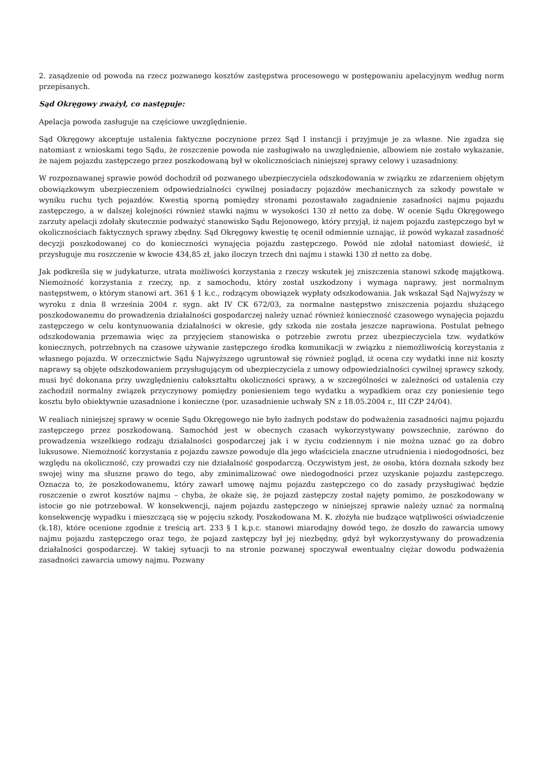2. zasądzenie od powoda na rzecz pozwanego kosztów zastępstwa procesowego w postępowaniu apelacyjnym według norm przepisanych.
Sąd Okręgowy zważył, co następuje:
Apelacja powoda zasługuje na częściowe uwzględnienie.
Sąd Okręgowy akceptuje ustalenia faktyczne poczynione przez Sąd I instancji i przyjmuje je za własne. Nie zgadza się natomiast z wnioskami tego Sądu, że roszczenie powoda nie zasługiwało na uwzględnienie, albowiem nie zostało wykazanie, że najem pojazdu zastępczego przez poszkodowaną był w okolicznościach niniejszej sprawy celowy i uzasadniony.
W rozpoznawanej sprawie powód dochodził od pozwanego ubezpieczyciela odszkodowania w związku ze zdarzeniem objętym obowiązkowym ubezpieczeniem odpowiedzialności cywilnej posiadaczy pojazdów mechanicznych za szkody powstałe w wyniku ruchu tych pojazdów. Kwestią sporną pomiędzy stronami pozostawało zagadnienie zasadności najmu pojazdu zastępczego, a w dalszej kolejności również stawki najmu w wysokości 130 zł netto za dobę. W ocenie Sądu Okręgowego zarzuty apelacji zdołały skutecznie podważyć stanowisko Sądu Rejonowego, który przyjął, iż najem pojazdu zastępczego był w okolicznościach faktycznych sprawy zbędny. Sąd Okręgowy kwestię tę ocenił odmiennie uznając, iż powód wykazał zasadność decyzji poszkodowanej co do konieczności wynajęcia pojazdu zastępczego. Powód nie zdołał natomiast dowieść, iż przysługuje mu roszczenie w kwocie 434,85 zł, jako iloczyn trzech dni najmu i stawki 130 zł netto za dobę.
Jak podkreśla się w judykaturze, utrata możliwości korzystania z rzeczy wskutek jej zniszczenia stanowi szkodę majątkową. Niemożność korzystania z rzeczy, np. z samochodu, który został uszkodzony i wymaga naprawy, jest normalnym następstwem, o którym stanowi art. 361 § 1 k.c., rodzącym obowiązek wypłaty odszkodowania. Jak wskazał Sąd Najwyższy w wyroku z dnia 8 września 2004 r. sygn. akt IV CK 672/03, za normalne następstwo zniszczenia pojazdu służącego poszkodowanemu do prowadzenia działalności gospodarczej należy uznać również konieczność czasowego wynajęcia pojazdu zastępczego w celu kontynuowania działalności w okresie, gdy szkoda nie została jeszcze naprawiona. Postulat pełnego odszkodowania przemawia więc za przyjęciem stanowiska o potrzebie zwrotu przez ubezpieczyciela tzw. wydatków koniecznych, potrzebnych na czasowe używanie zastępczego środka komunikacji w związku z niemożliwością korzystania z własnego pojazdu. W orzecznictwie Sądu Najwyższego ugruntował się również pogląd, iż ocena czy wydatki inne niż koszty naprawy są objęte odszkodowaniem przysługującym od ubezpieczyciela z umowy odpowiedzialności cywilnej sprawcy szkody, musi być dokonana przy uwzględnieniu całokształtu okoliczności sprawy, a w szczególności w zależności od ustalenia czy zachodził normalny związek przyczynowy pomiędzy poniesieniem tego wydatku a wypadkiem oraz czy poniesienie tego kosztu było obiektywnie uzasadnione i konieczne (por. uzasadnienie uchwały SN z 18.05.2004 r., III CZP 24/04).
W realiach niniejszej sprawy w ocenie Sądu Okręgowego nie było żadnych podstaw do podważenia zasadności najmu pojazdu zastępczego przez poszkodowaną. Samochód jest w obecnych czasach wykorzystywany powszechnie, zarówno do prowadzenia wszelkiego rodzaju działalności gospodarczej jak i w życiu codziennym i nie można uznać go za dobro luksusowe. Niemożność korzystania z pojazdu zawsze powoduje dla jego właściciela znaczne utrudnienia i niedogodności, bez względu na okoliczność, czy prowadzi czy nie działalność gospodarczą. Oczywistym jest, że osoba, która doznała szkody bez swojej winy ma słuszne prawo do tego, aby zminimalizować owe niedogodności przez uzyskanie pojazdu zastępczego. Oznacza to, że poszkodowanemu, który zawarł umowę najmu pojazdu zastępczego co do zasady przysługiwać będzie roszczenie o zwrot kosztów najmu – chyba, że okaże się, że pojazd zastępczy został najęty pomimo, że poszkodowany w istocie go nie potrzebował. W konsekwencji, najem pojazdu zastępczego w niniejszej sprawie należy uznać za normalną konsekwencję wypadku i mieszczącą się w pojęciu szkody. Poszkodowana M. K. złożyła nie budzące wątpliwości oświadczenie (k.18), które ocenione zgodnie z treścią art. 233 § 1 k.p.c. stanowi miarodajny dowód tego, że doszło do zawarcia umowy najmu pojazdu zastępczego oraz tego, że pojazd zastępczy był jej niezbędny, gdyż był wykorzystywany do prowadzenia działalności gospodarczej. W takiej sytuacji to na stronie pozwanej spoczywał ewentualny ciężar dowodu podważenia zasadności zawarcia umowy najmu. Pozwany